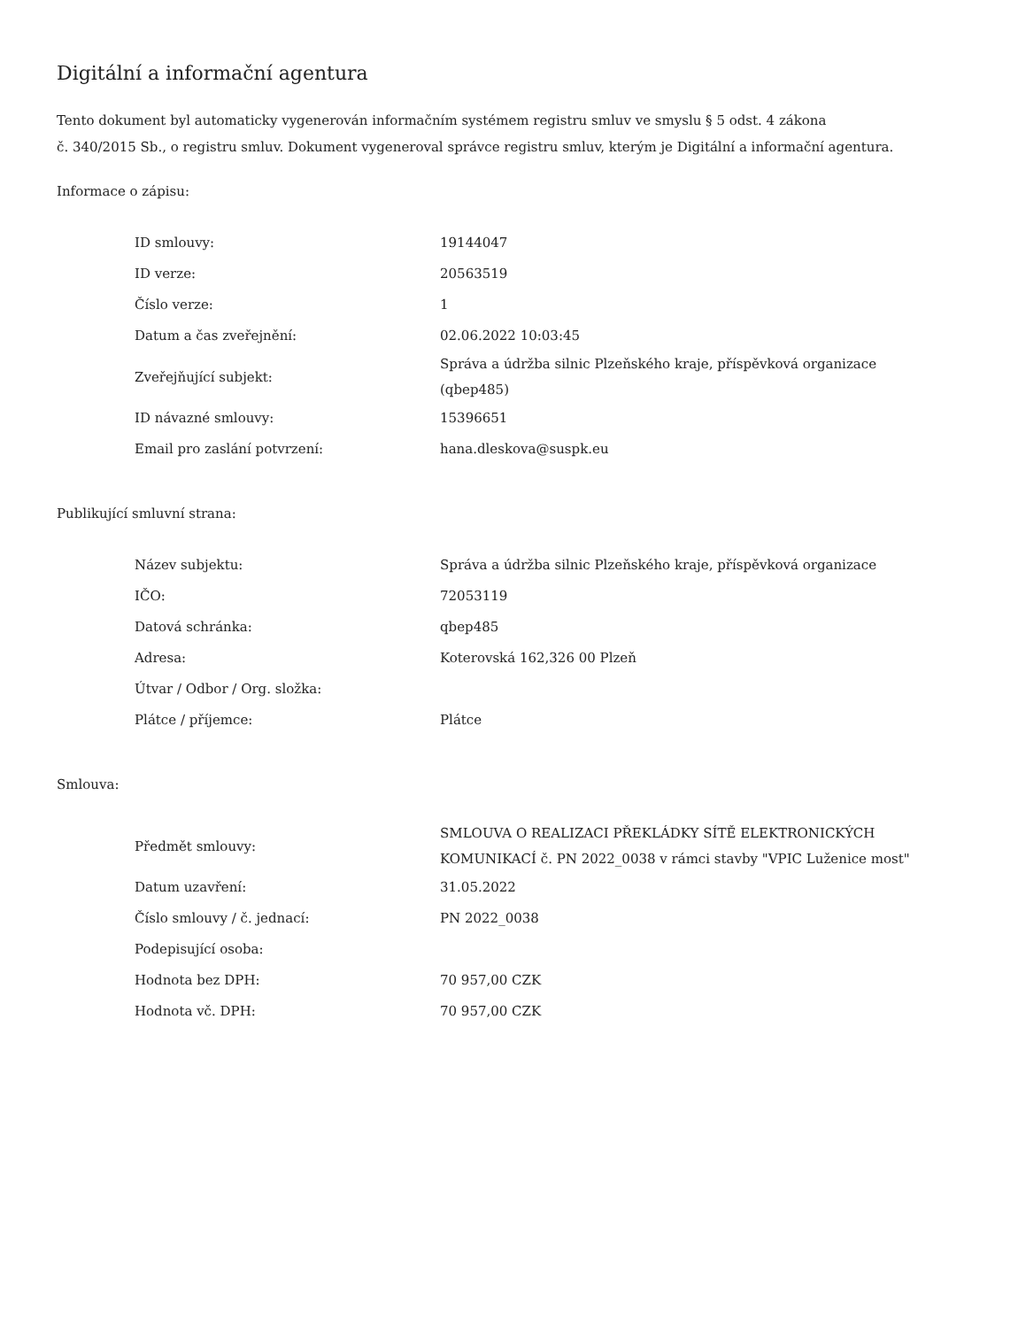Digitální a informační agentura
Tento dokument byl automaticky vygenerován informačním systémem registru smluv ve smyslu § 5 odst. 4 zákona
č. 340/2015 Sb., o registru smluv. Dokument vygeneroval správce registru smluv, kterým je Digitální a informační agentura.
Informace o zápisu:
| ID smlouvy: | 19144047 |
| ID verze: | 20563519 |
| Číslo verze: | 1 |
| Datum a čas zveřejnění: | 02.06.2022 10:03:45 |
| Zveřejňující subjekt: | Správa a údržba silnic Plzeňského kraje, příspěvková organizace (qbep485) |
| ID návazné smlouvy: | 15396651 |
| Email pro zaslání potvrzení: | hana.dleskova@suspk.eu |
Publikující smluvní strana:
| Název subjektu: | Správa a údržba silnic Plzeňského kraje, příspěvková organizace |
| IČO: | 72053119 |
| Datová schránka: | qbep485 |
| Adresa: | Koterovská 162,326 00 Plzeň |
| Útvar / Odbor / Org. složka: | |
| Plátce / příjemce: | Plátce |
Smlouva:
| Předmět smlouvy: | SMLOUVA O REALIZACI PŘEKLÁDKY SÍTĚ ELEKTRONICKÝCH KOMUNIKACÍ č. PN 2022_0038 v rámci stavby "VPIC Luženice most" |
| Datum uzavření: | 31.05.2022 |
| Číslo smlouvy / č. jednací: | PN 2022_0038 |
| Podepisující osoba: | |
| Hodnota bez DPH: | 70 957,00 CZK |
| Hodnota vč. DPH: | 70 957,00 CZK |